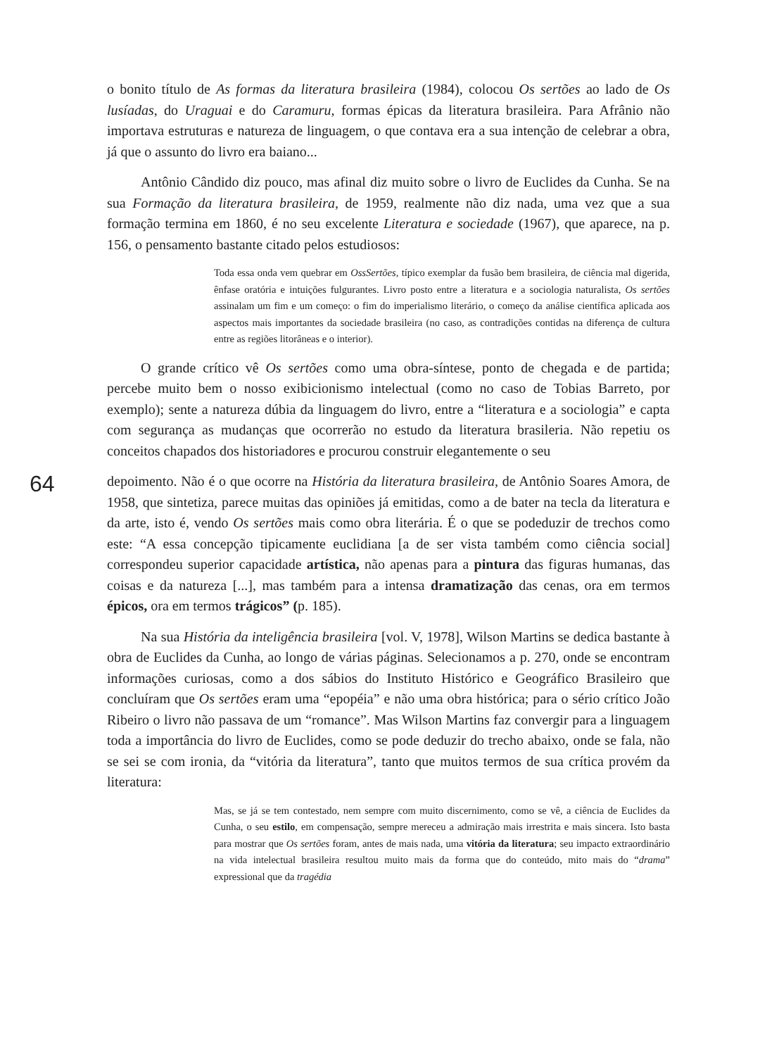o bonito título de As formas da literatura brasileira (1984), colocou Os sertões ao lado de Os lusíadas, do Uraguai e do Caramuru, formas épicas da literatura brasileira. Para Afrânio não importava estruturas e natureza de linguagem, o que contava era a sua intenção de celebrar a obra, já que o assunto do livro era baiano...
Antônio Cândido diz pouco, mas afinal diz muito sobre o livro de Euclides da Cunha. Se na sua Formação da literatura brasileira, de 1959, realmente não diz nada, uma vez que a sua formação termina em 1860, é no seu excelente Literatura e sociedade (1967), que aparece, na p. 156, o pensamento bastante citado pelos estudiosos:
Toda essa onda vem quebrar em OssSertões, típico exemplar da fusão bem brasileira, de ciência mal digerida, ênfase oratória e intuições fulgurantes. Livro posto entre a literatura e a sociologia naturalista, Os sertões assinalam um fim e um começo: o fim do imperialismo literário, o começo da análise científica aplicada aos aspectos mais importantes da sociedade brasileira (no caso, as contradições contidas na diferença de cultura entre as regiões litorâneas e o interior).
O grande crítico vê Os sertões como uma obra-síntese, ponto de chegada e de partida; percebe muito bem o nosso exibicionismo intelectual (como no caso de Tobias Barreto, por exemplo); sente a natureza dúbia da linguagem do livro, entre a “literatura e a sociologia” e capta com segurança as mudanças que ocorrerão no estudo da literatura brasileria. Não repetiu os conceitos chapados dos historiadores e procurou construir elegantemente o seu
64
depoimento. Não é o que ocorre na História da literatura brasileira, de Antônio Soares Amora, de 1958, que sintetiza, parece muitas das opiniões já emitidas, como a de bater na tecla da literatura e da arte, isto é, vendo Os sertões mais como obra literária. É o que se podeduzir de trechos como este: “A essa concepção tipicamente euclidiana [a de ser vista também como ciência social] correspondeu superior capacidade artística, não apenas para a pintura das figuras humanas, das coisas e da natureza [...], mas também para a intensa dramatização das cenas, ora em termos épicos, ora em termos trágicos” (p. 185).
Na sua História da inteligência brasileira [vol. V, 1978], Wilson Martins se dedica bastante à obra de Euclides da Cunha, ao longo de várias páginas. Selecionamos a p. 270, onde se encontram informações curiosas, como a dos sábios do Instituto Histórico e Geográfico Brasileiro que concluíram que Os sertões eram uma “epopéia” e não uma obra histórica; para o sério crítico João Ribeiro o livro não passava de um “romance”. Mas Wilson Martins faz convergir para a linguagem toda a importância do livro de Euclides, como se pode deduzir do trecho abaixo, onde se fala, não se sei se com ironia, da “vitória da literatura”, tanto que muitos termos de sua crítica provém da literatura:
Mas, se já se tem contestado, nem sempre com muito discernimento, como se vê, a ciência de Euclides da Cunha, o seu estilo, em compensação, sempre mereceu a admiração mais irrestrita e mais sincera. Isto basta para mostrar que Os sertões foram, antes de mais nada, uma vitória da literatura; seu impacto extraordinário na vida intelectual brasileira resultou muito mais da forma que do conteúdo, mito mais do “drama” expressional que da tragédia